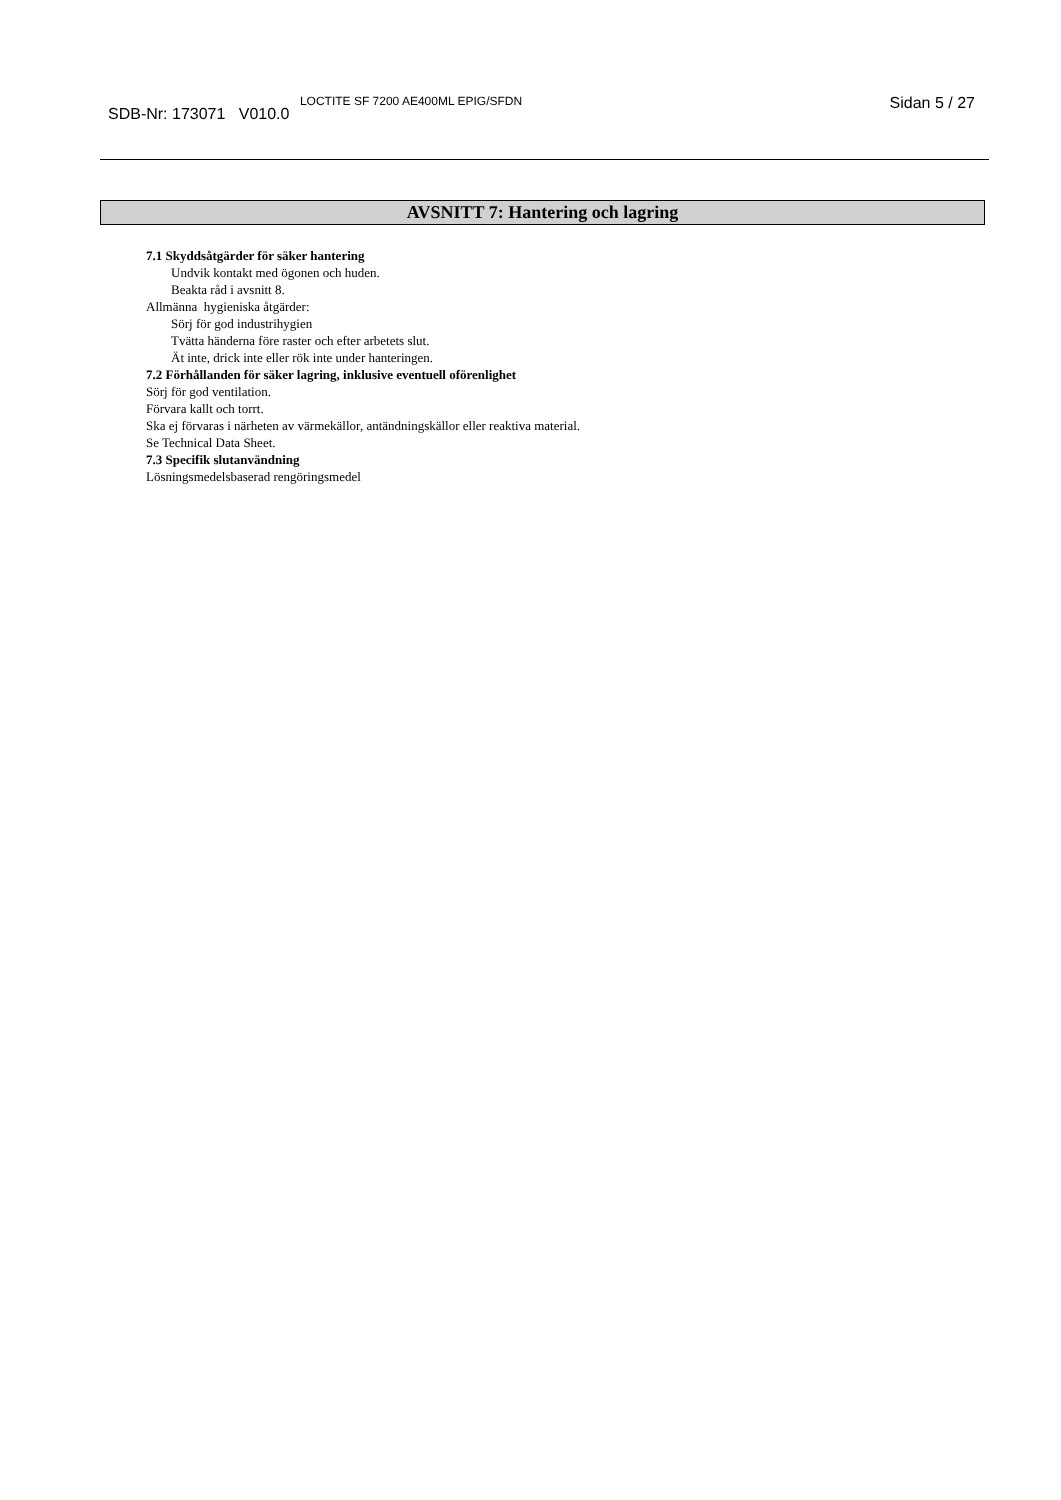SDB-Nr: 173071 V010.0 <sup>LOCTITE SF 7200 AE400ML EPIG/SFDN</sup>
Sidan 5 / 27
AVSNITT 7: Hantering och lagring
7.1 Skyddsåtgärder för säker hantering
Undvik kontakt med ögonen och huden.
Beakta råd i avsnitt 8.
Allmänna hygieniska åtgärder:
Sörj för god industrihygien
Tvätta händerna före raster och efter arbetets slut.
Ät inte, drick inte eller rök inte under hanteringen.
7.2 Förhållanden för säker lagring, inklusive eventuell oförenlighet
Sörj för god ventilation.
Förvara kallt och torrt.
Ska ej förvaras i närheten av värmekällor, antändningskällor eller reaktiva material.
Se Technical Data Sheet.
7.3 Specifik slutanvändning
Lösningsmedelsbaserad rengöringsmedel